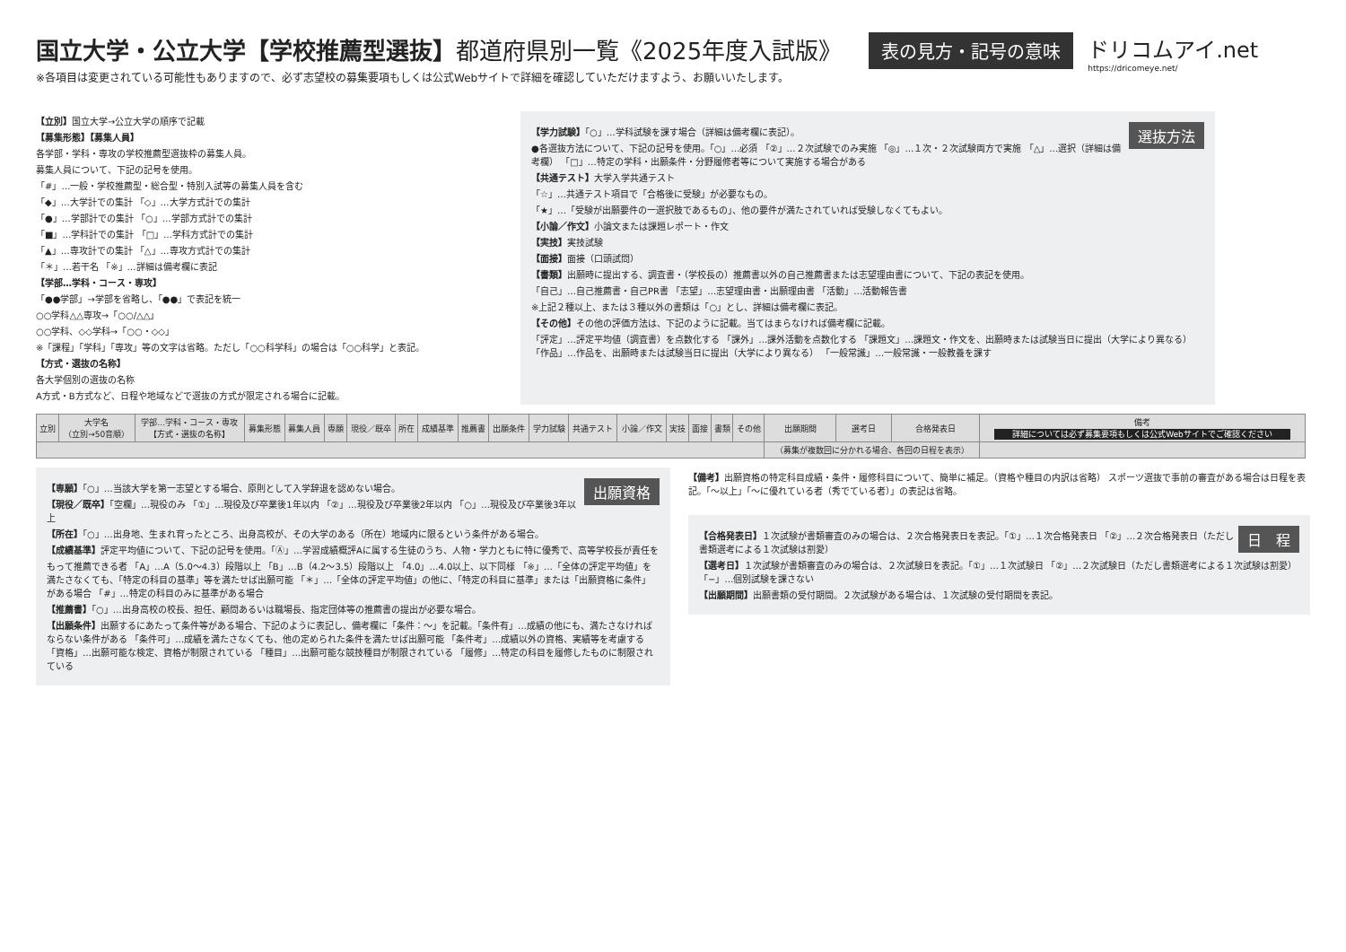国立大学・公立大学【学校推薦型選抜】都道府県別一覧《2025年度入試版》
※各項目は変更されている可能性もありますので、必ず志望校の募集要項もしくは公式Webサイトで詳細を確認していただけますよう、お願いいたします。
表の見方・記号の意味
ドリコムアイ.net
https://dricomeye.net/
【立別】国立大学→公立大学の順序で記載
【募集形態】【募集人員】
各学部・学科・専攻の学校推薦型選抜枠の募集人員。
募集人員について、下記の記号を使用。
「#」…一般・学校推薦型・総合型・特別入試等の募集人員を含む
「◆」…大学計での集計 「◇」…大学方式計での集計
「●」…学部計での集計 「○」…学部方式計での集計
「■」…学科計での集計 「□」…学科方式計での集計
「▲」…専攻計での集計 「△」…専攻方式計での集計
「＊」…若干名 「※」…詳細は備考欄に表記
【学部…学科・コース・専攻】
「●●学部」→学部を省略し、「●●」で表記を統一
○○学科△△専攻→「○○/△△」
○○学科、◇◇学科→「○○・◇◇」
※「課程」「学科」「専攻」等の文字は省略。ただし「○○科学科」の場合は「○○科学」と表記。
【方式・選抜の名称】
各大学個別の選抜の名称
A方式・B方式など、日程や地域などで選抜の方式が限定される場合に記載。
選抜方法
【学力試験】「○」…学科試験を課す場合（詳細は備考欄に表記）。
●各選抜方法について、下記の記号を使用。「○」…必須 「②」…２次試験でのみ実施 「◎」…１次・２次試験両方で実施 「△」…選択（詳細は備考欄） 「□」…特定の学科・出願条件・分野履修者等について実施する場合がある
【共通テスト】大学入学共通テスト
「☆」…共通テスト項目で「合格後に受験」が必要なもの。
「★」…「受験が出願要件の一選択肢であるもの」、他の要件が満たされていれば受験しなくてもよい。
【小論／作文】小論文または課題レポート・作文
【実技】実技試験
【面接】面接（口頭試問）
【書類】出願時に提出する、調査書・（学校長の）推薦書以外の自己推薦書または志望理由書について、下記の表記を使用。
「自己」…自己推薦書・自己PR書 「志望」…志望理由書・出願理由書 「活動」…活動報告書
※上記２種以上、または３種以外の書類は「○」とし、詳細は備考欄に表記。
【その他】その他の評価方法は、下記のように記載。当てはまらなければ備考欄に記載。
「評定」…評定平均値（調査書）を点数化する 「課外」…課外活動を点数化する 「課題文」…課題文・作文を、出願時または試験当日に提出（大学により異なる） 「作品」…作品を、出願時または試験当日に提出（大学により異なる） 「一般常識」…一般常識・一般教養を課す
| 立別 | 大学名 （立別→50音順） | 学部…学科・コース・専攻 【方式・選抜の名称】 | 募集形態 | 募集人員 | 専願 | 現役／既卒 | 所在 | 成績基準 | 推薦書 | 出願条件 | 学力試験 | 共通テスト | 小論／作文 | 実技 | 面接 | 書類 | その他 | 出願期間 | 選考日 | 合格発表日 | 備考 詳細については必ず募集要項もしくは公式Webサイトでご確認ください |
| | | | | | | | | | | | | | | | | | | （募集が複数回に分かれる場合、各回の日程を表示） | | | |
出願資格
【専願】「○」…当該大学を第一志望とする場合、原則として入学辞退を認めない場合。
【現役／既卒】「空欄」…現役のみ 「①」…現役及び卒業後1年以内 「②」…現役及び卒業後2年以内 「○」…現役及び卒業後3年以上
【所在】「○」…出身地、生まれ育ったところ、出身高校が、その大学のある（所在）地域内に限るという条件がある場合。
【成績基準】評定平均値について、下記の記号を使用。「Ⓐ」…学習成績概評Aに属する生徒のうち、人物・学力ともに特に優秀で、高等学校長が責任をもって推薦できる者 「A」…A（5.0〜4.3）段階以上 「B」…B（4.2〜3.5）段階以上 「4.0」…4.0以上、以下同様 「※」…「全体の評定平均値」を満たさなくても、「特定の科目の基準」等を満たせば出願可能 「＊」…「全体の評定平均値」の他に、「特定の科目に基準」または「出願資格に条件」がある場合 「#」…特定の科目のみに基準がある場合
【推薦書】「○」…出身高校の校長、担任、顧問あるいは職場長、指定団体等の推薦書の提出が必要な場合。
【出願条件】出願するにあたって条件等がある場合、下記のように表記し、備考欄に「条件：〜」を記載。「条件有」…成績の他にも、満たさなければならない条件がある 「条件可」…成績を満たさなくても、他の定められた条件を満たせば出願可能 「条件考」…成績以外の資格、実績等を考慮する 「資格」…出願可能な検定、資格が制限されている 「種目」…出願可能な競技種目が制限されている 「履修」…特定の科目を履修したものに制限されている
【備考】出願資格の特定科目成績・条件・履修科目について、簡単に補足。（資格や種目の内訳は省略） スポーツ選抜で事前の審査がある場合は日程を表記。「〜以上」「〜に優れている者（秀でている者）」の表記は省略。
日　程
【合格発表日】１次試験が書類審査のみの場合は、２次合格発表日を表記。「①」…１次合格発表日 「②」…２次合格発表日（ただし書類選考による１次試験は割愛）
【選考日】１次試験が書類審査のみの場合は、２次試験日を表記。「①」…１次試験日 「②」…２次試験日（ただし書類選考による１次試験は割愛） 「−」…個別試験を課さない
【出願期間】出願書類の受付期間。２次試験がある場合は、１次試験の受付期間を表記。